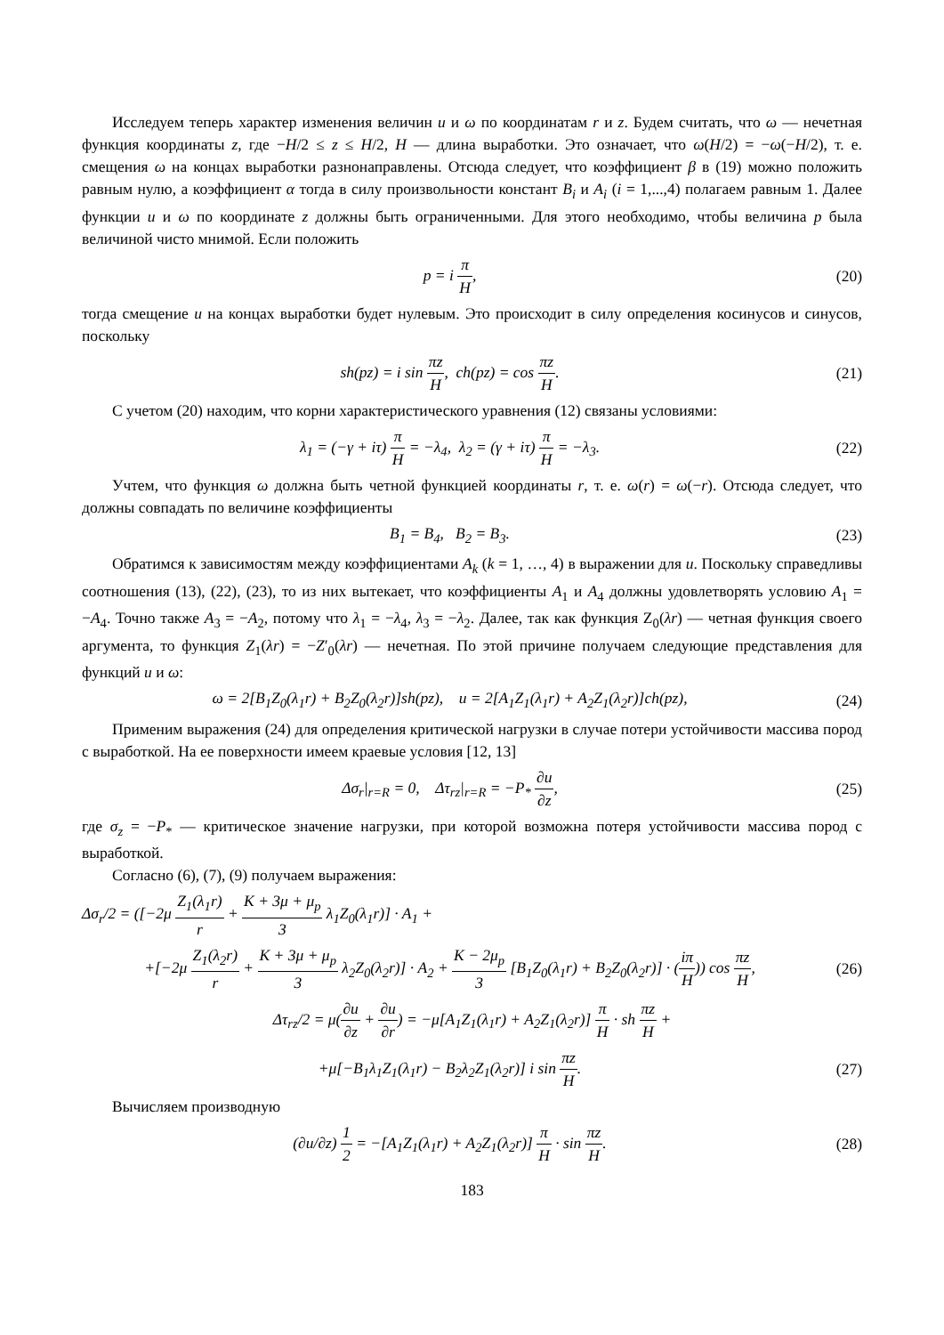Исследуем теперь характер изменения величин u и ω по координатам r и z. Будем считать, что ω — нечетная функция координаты z, где −H/2 ≤ z ≤ H/2, H — длина выработки. Это означает, что ω(H/2) = −ω(−H/2), т. е. смещения ω на концах выработки разнонаправлены. Отсюда следует, что коэффициент β в (19) можно положить равным нулю, а коэффициент α тогда в силу произвольности констант B<sub>i</sub> и A<sub>i</sub> (i = 1,...,4) полагаем равным 1. Далее функции u и ω по координате z должны быть ограниченными. Для этого необходимо, чтобы величина p была величиной чисто мнимой. Если положить
p = i π H, (20)
тогда смещение u на концах выработки будет нулевым. Это происходит в силу определения косинусов и синусов, поскольку
sh(pz) = i sin πz H, ch(pz) = cos πz H.
(21)
С учетом (20) находим, что корни характеристического уравнения (12) связаны условиями:
λ<sub>1</sub> = (−γ + iτ) π H = −λ<sub>4</sub>, λ<sub>2</sub> = (γ + iτ) π H = −λ<sub>3</sub>.
(22)
Учтем, что функция ω должна быть четной функцией координаты r, т. е. ω(r) = ω(−r). Отсюда следует, что должны совпадать по величине коэффициенты
B<sub>1</sub> = B<sub>4</sub>, B<sub>2</sub> = B<sub>3</sub>. (23)
Обратимся к зависимостям между коэффициентами A<sub>k</sub> (k = 1, …, 4) в выражении для u. Поскольку справедливы соотношения (13), (22), (23), то из них вытекает, что коэффициенты A<sub>1</sub> и A<sub>4</sub> должны удовлетворять условию A<sub>1</sub> = −A<sub>4</sub>. Точно также A<sub>3</sub> = −A<sub>2</sub>, потому что λ<sub>1</sub> = −λ<sub>4</sub>, λ<sub>3</sub> = −λ<sub>2</sub>. Далее, так как функция Z<sub>0</sub>(λr) — четная функция своего аргумента, то функция Z<sub>1</sub>(λr) = −Z′<sub>0</sub>(λr) — нечетная. По этой причине получаем следующие представления для функций u и ω:
ω = 2[B<sub>1</sub>Z<sub>0</sub>(λ<sub>1</sub>r) + B<sub>2</sub>Z<sub>0</sub>(λ<sub>2</sub>r)]sh(pz), u = 2[A<sub>1</sub>Z<sub>1</sub>(λ<sub>1</sub>r) + A<sub>2</sub>Z<sub>1</sub>(λ<sub>2</sub>r)]ch(pz),
(24)
Применим выражения (24) для определения критической нагрузки в случае потери устойчивости массива пород с выработкой. На ее поверхности имеем краевые условия [12, 13]
Δσ<sub>r</sub>|<sub>r=R</sub> = 0, Δτ<sub>rz</sub>|<sub>r=R</sub> = −P<sub>*</sub> ∂u ∂z,
(25)
где σ<sub>z</sub> = −P<sub>*</sub> — критическое значение нагрузки, при которой возможна потеря устойчивости массива пород с выработкой.
Согласно (6), (7), (9) получаем выражения:
Δσ<sub>r</sub>/2 = ([−2μ Z<sub>1</sub>(λ<sub>1</sub>r) r + K + 3μ + μ<sub>p</sub> 3 λ<sub>1</sub>Z<sub>0</sub>(λ<sub>1</sub>r)] · A<sub>1</sub> +
+[−2μ Z<sub>1</sub>(λ<sub>2</sub>r) r + K + 3μ + μ<sub>p</sub> 3 λ<sub>2</sub>Z<sub>0</sub>(λ<sub>2</sub>r)] · A<sub>2</sub> + K − 2μ<sub>p</sub> 3 [B<sub>1</sub>Z<sub>0</sub>(λ<sub>1</sub>r) + B<sub>2</sub>Z<sub>0</sub>(λ<sub>2</sub>r)] · (iπ H)) cos πz H,
(26)
Δτ<sub>rz</sub>/2 = μ(∂u ∂z + ∂u ∂r) = −μ[A<sub>1</sub>Z<sub>1</sub>(λ<sub>1</sub>r) + A<sub>2</sub>Z<sub>1</sub>(λ<sub>2</sub>r)] π H · sh πz H +
+μ[−B<sub>1</sub>λ<sub>1</sub>Z<sub>1</sub>(λ<sub>1</sub>r) − B<sub>2</sub>λ<sub>2</sub>Z<sub>1</sub>(λ<sub>2</sub>r)] i sin πz H.
(27)
Вычисляем производную
(∂u/∂z) 1 2 = −[A<sub>1</sub>Z<sub>1</sub>(λ<sub>1</sub>r) + A<sub>2</sub>Z<sub>1</sub>(λ<sub>2</sub>r)] π H · sin πz H.
(28)
183